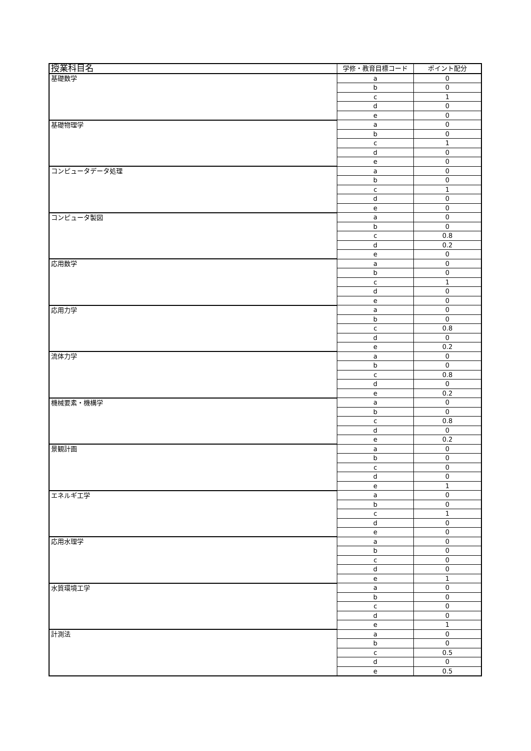| 授業科目名 | 学修・教育目標コード | ポイント配分 |
| --- | --- | --- |
| 基礎数学 | a | 0 |
| | b | 0 |
| | c | 1 |
| | d | 0 |
| | e | 0 |
| 基礎物理学 | a | 0 |
| | b | 0 |
| | c | 1 |
| | d | 0 |
| | e | 0 |
| コンピュータデータ処理 | a | 0 |
| | b | 0 |
| | c | 1 |
| | d | 0 |
| | e | 0 |
| コンピュータ製図 | a | 0 |
| | b | 0 |
| | c | 0.8 |
| | d | 0.2 |
| | e | 0 |
| 応用数学 | a | 0 |
| | b | 0 |
| | c | 1 |
| | d | 0 |
| | e | 0 |
| 応用力学 | a | 0 |
| | b | 0 |
| | c | 0.8 |
| | d | 0 |
| | e | 0.2 |
| 流体力学 | a | 0 |
| | b | 0 |
| | c | 0.8 |
| | d | 0 |
| | e | 0.2 |
| 機械要素・機構学 | a | 0 |
| | b | 0 |
| | c | 0.8 |
| | d | 0 |
| | e | 0.2 |
| 景観計画 | a | 0 |
| | b | 0 |
| | c | 0 |
| | d | 0 |
| | e | 1 |
| エネルギ工学 | a | 0 |
| | b | 0 |
| | c | 1 |
| | d | 0 |
| | e | 0 |
| 応用水理学 | a | 0 |
| | b | 0 |
| | c | 0 |
| | d | 0 |
| | e | 1 |
| 水質環境工学 | a | 0 |
| | b | 0 |
| | c | 0 |
| | d | 0 |
| | e | 1 |
| 計測法 | a | 0 |
| | b | 0 |
| | c | 0.5 |
| | d | 0 |
| | e | 0.5 |